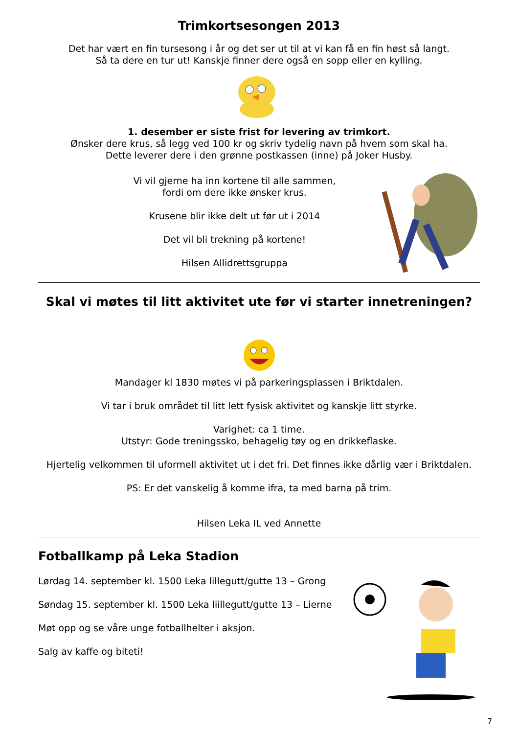Trimkortsesongen 2013
Det har vært en fin tursesong i år og det ser ut til at vi kan få en fin høst så langt.
Så ta dere en tur ut! Kanskje finner dere også en sopp eller en kylling.
1. desember er siste frist for levering av trimkort.
Ønsker dere krus, så legg ved 100 kr og skriv tydelig navn på hvem som skal ha.
Dette leverer dere i den grønne postkassen (inne) på Joker Husby.
Vi vil gjerne ha inn kortene til alle sammen,
fordi om dere ikke ønsker krus.
Krusene blir ikke delt ut før ut i 2014
Det vil bli trekning på kortene!
Hilsen Allidrettsgruppa
Skal vi møtes til litt aktivitet ute før vi starter innetreningen?
Mandager kl 1830 møtes vi på parkeringsplassen i Briktdalen.
Vi tar i bruk området til litt lett fysisk aktivitet og kanskje litt styrke.
Varighet: ca 1 time.
Utstyr: Gode treningssko, behagelig tøy og en drikkeflaske.
Hjertelig velkommen til uformell aktivitet ut i det fri. Det finnes ikke dårlig vær i Briktdalen.
PS: Er det vanskelig å komme ifra, ta med barna på trim.
Hilsen Leka IL ved Annette
Fotballkamp på Leka Stadion
Lørdag 14. september kl. 1500 Leka lillegutt/gutte 13 – Grong
Søndag 15. september kl. 1500 Leka liillegutt/gutte 13 – Lierne
Møt opp og se våre unge fotballhelter i aksjon.
Salg av kaffe og biteti!
7